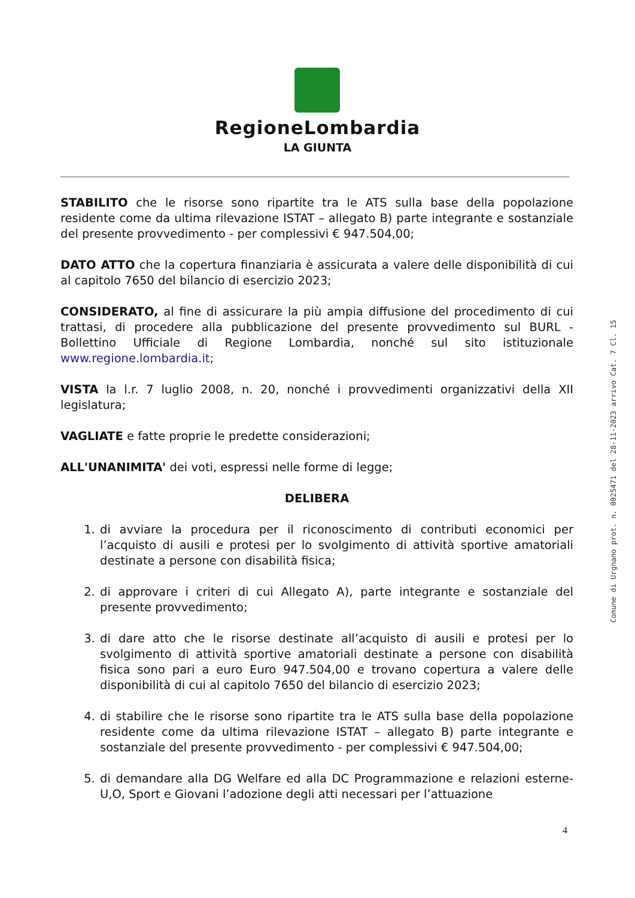RegioneLombardia
LA GIUNTA
STABILITO che le risorse sono ripartite tra le ATS sulla base della popolazione residente come da ultima rilevazione ISTAT – allegato B) parte integrante e sostanziale del presente provvedimento - per complessivi € 947.504,00;
DATO ATTO che la copertura finanziaria è assicurata a valere delle disponibilità di cui al capitolo 7650 del bilancio di esercizio 2023;
CONSIDERATO, al fine di assicurare la più ampia diffusione del procedimento di cui trattasi, di procedere alla pubblicazione del presente provvedimento sul BURL - Bollettino Ufficiale di Regione Lombardia, nonché sul sito istituzionale www.regione.lombardia.it;
VISTA la l.r. 7 luglio 2008, n. 20, nonché i provvedimenti organizzativi della XII legislatura;
VAGLIATE e fatte proprie le predette considerazioni;
ALL'UNANIMITA' dei voti, espressi nelle forme di legge;
DELIBERA
1. di avviare la procedura per il riconoscimento di contributi economici per l’acquisto di ausili e protesi per lo svolgimento di attività sportive amatoriali destinate a persone con disabilità fisica;
2. di approvare i criteri di cui Allegato A), parte integrante e sostanziale del presente provvedimento;
3. di dare atto che le risorse destinate all’acquisto di ausili e protesi per lo svolgimento di attività sportive amatoriali destinate a persone con disabilità fisica sono pari a euro Euro 947.504,00 e trovano copertura a valere delle disponibilità di cui al capitolo 7650 del bilancio di esercizio 2023;
4. di stabilire che le risorse sono ripartite tra le ATS sulla base della popolazione residente come da ultima rilevazione ISTAT – allegato B) parte integrante e sostanziale del presente provvedimento - per complessivi € 947.504,00;
5. di demandare alla DG Welfare ed alla DC Programmazione e relazioni esterne- U,O, Sport e Giovani l’adozione degli atti necessari per l’attuazione
4
Comune di Urgnano prot. n. 0025471 del 28-11-2023 arrivo Cat. 7 Cl. 15